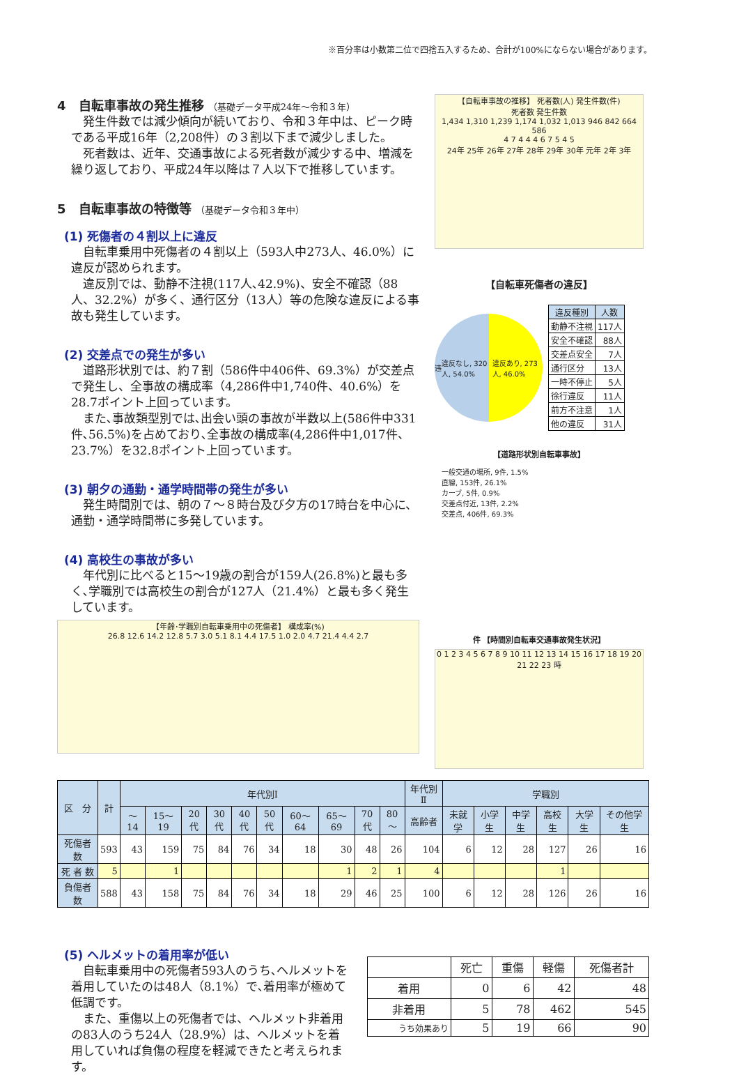※百分率は小数第二位で四捨五入するため、合計が100%にならない場合があります。
4　自転車事故の発生推移 （基礎データ平成24年～令和３年）
発生件数では減少傾向が続いており、令和３年中は、ピーク時である平成16年（2,208件）の３割以下まで減少しました。
死者数は、近年、交通事故による死者数が減少する中、増減を繰り返しており、平成24年以降は７人以下で推移しています。
5　自転車事故の特徴等 （基礎データ令和３年中）
(1) 死傷者の４割以上に違反
自転車乗用中死傷者の４割以上（593人中273人、46.0%）に違反が認められます。
違反別では、動静不注視(117人､42.9%)、安全不確認（88人、32.2%）が多く、通行区分（13人）等の危険な違反による事故も発生しています。
(2) 交差点での発生が多い
道路形状別では、約７割（586件中406件、69.3%）が交差点で発生し、全事故の構成率（4,286件中1,740件、40.6%）を28.7ポイント上回っています。
また､事故類型別では､出会い頭の事故が半数以上(586件中331件､56.5%)を占めており､全事故の構成率(4,286件中1,017件、23.7%）を32.8ポイント上回っています。
(3) 朝夕の通勤・通学時間帯の発生が多い
発生時間別では、朝の７～８時台及び夕方の17時台を中心に、通勤・通学時間帯に多発しています。
(4) 高校生の事故が多い
年代別に比べると15～19歳の割合が159人(26.8%)と最も多く､学職別では高校生の割合が127人（21.4%）と最も多く発生しています。
【年齢･学職別自転車乗用中の死傷者】 構成率(%)
26.8 12.6 14.2 12.8 5.7 3.0 5.1 8.1 4.4 17.5 1.0 2.0 4.7 21.4 4.4 2.7
【自転車事故の推移】 死者数(人) 発生件数(件)
死者数 発生件数
1,434 1,310 1,239 1,174 1,032 1,013 946 842 664 586
4 7 4 4 4 6 7 5 4 5
24年 25年 26年 27年 28年 29年 30年 元年 2年 3年
【自転車死傷者の違反】
违 違反なし, 320人, 54.0% 違反あり, 273人, 46.0%
| 違反種別 | 人数 |
| --- | --- |
| 動静不注視 | 117人 |
| 安全不確認 | 88人 |
| 交差点安全 | 7人 |
| 通行区分 | 13人 |
| 一時不停止 | 5人 |
| 徐行違反 | 11人 |
| 前方不注意 | 1人 |
| 他の違反 | 31人 |
【道路形状別自転車事故】
一般交通の場所, 9件, 1.5%
直線, 153件, 26.1%
カーブ, 5件, 0.9%
交差点付近, 13件, 2.2%
交差点, 406件, 69.3%
件 【時間別自転車交通事故発生状況】
0 1 2 3 4 5 6 7 8 9 10 11 12 13 14 15 16 17 18 19 20 21 22 23 時
| 区 分 | 計 | 年代別Ⅰ | | | | | | | | | | 年代別Ⅱ | 学職別 | | | | | |
| --- | --- | --- | --- | --- | --- | --- | --- | --- | --- | --- | --- | --- | --- | --- | --- | --- | --- | --- |
| | | ～14 | 15～19 | 20代 | 30代 | 40代 | 50代 | 60～64 | 65～69 | 70代 | 80～ | 高齢者 | 未就学 | 小学生 | 中学生 | 高校生 | 大学生 | その他学生 |
| 死傷者数 | 593 | 43 | 159 | 75 | 84 | 76 | 34 | 18 | 30 | 48 | 26 | 104 | 6 | 12 | 28 | 127 | 26 | 16 |
| 死 者 数 | 5 | | 1 | | | | | | 1 | 2 | 1 | 4 | | | | 1 | | |
| 負傷者数 | 588 | 43 | 158 | 75 | 84 | 76 | 34 | 18 | 29 | 46 | 25 | 100 | 6 | 12 | 28 | 126 | 26 | 16 |
(5) ヘルメットの着用率が低い
自転車乗用中の死傷者593人のうち､ヘルメットを着用していたのは48人（8.1%）で､着用率が極めて低調です。
また、重傷以上の死傷者では、ヘルメット非着用の83人のうち24人（28.9%）は、ヘルメットを着用していれば負傷の程度を軽減できたと考えられます。
| | 死亡 | 重傷 | 軽傷 | 死傷者計 |
| 着用 | 0 | 6 | 42 | 48 |
| 非着用 | 5 | 78 | 462 | 545 |
| うち効果あり | 5 | 19 | 66 | 90 |